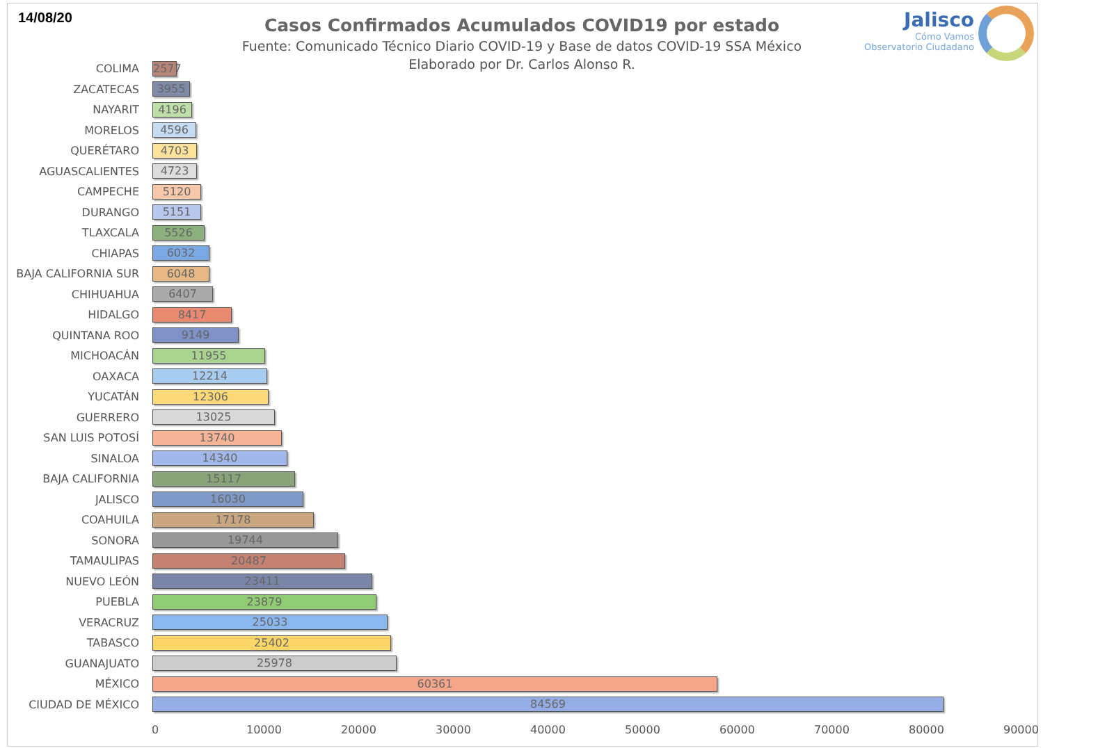14/08/20
Casos Confirmados Acumulados COVID19 por estado
Fuente: Comunicado Técnico Diario COVID-19 y Base de datos COVID-19 SSA México
Elaborado por Dr. Carlos Alonso R.
Jalisco
Cómo Vamos
Observatorio Ciudadano
COLIMA
2577
ZACATECAS
3955
NAYARIT
4196
MORELOS
4596
QUERÉTARO
4703
AGUASCALIENTES
4723
CAMPECHE
5120
DURANGO
5151
TLAXCALA
5526
CHIAPAS
6032
BAJA CALIFORNIA SUR
6048
CHIHUAHUA
6407
HIDALGO
8417
QUINTANA ROO
9149
MICHOACÁN
11955
OAXACA
12214
YUCATÁN
12306
GUERRERO
13025
SAN LUIS POTOSÍ
13740
SINALOA
14340
BAJA CALIFORNIA
15117
JALISCO
16030
COAHUILA
17178
SONORA
19744
TAMAULIPAS
20487
NUEVO LEÓN
23411
PUEBLA
23879
VERACRUZ
25033
TABASCO
25402
GUANAJUATO
25978
MÉXICO
60361
CIUDAD DE MÉXICO
84569
0 10000 20000 30000 40000 50000 60000 70000 80000 90000